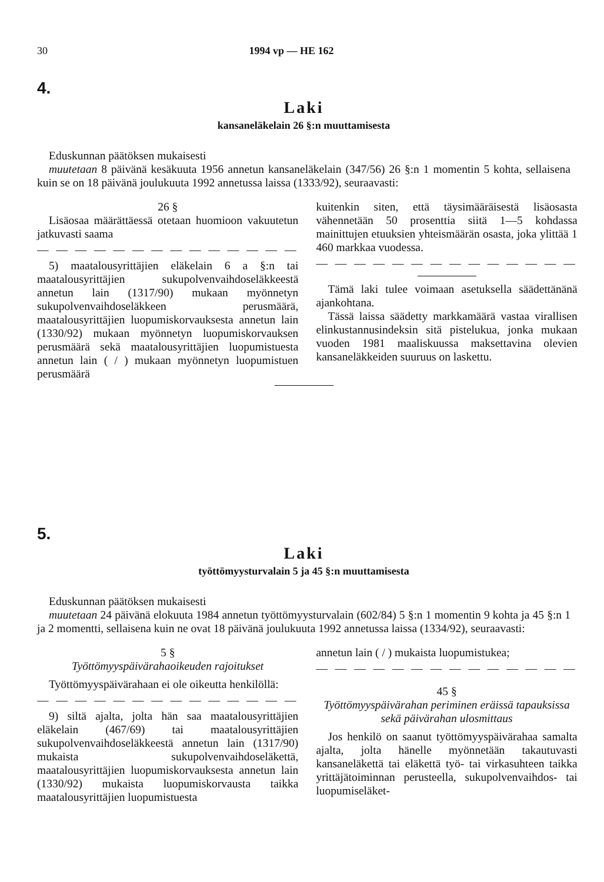30 1994 vp — HE 162
4.
Laki
kansaneläkelain 26 §:n muuttamisesta
Eduskunnan päätöksen mukaisesti
muutetaan 8 päivänä kesäkuuta 1956 annetun kansaneläkelain (347/56) 26 §:n 1 momentin 5 kohta, sellaisena kuin se on 18 päivänä joulukuuta 1992 annetussa laissa (1333/92), seuraavasti:
26 §
Lisäosaa määrättäessä otetaan huomioon vakuutetun jatkuvasti saama
— — — — — — — — — — — — — —
5) maatalousyrittäjien eläkelain 6 a §:n tai maatalousyrittäjien sukupolvenvaihdoseläkkeestä annetun lain (1317/90) mukaan myönnetyn sukupolvenvaihdoseläkkeen perusmäärä, maatalousyrittäjien luopumiskorvauksesta annetun lain (1330/92) mukaan myönnetyn luopumiskorvauksen perusmäärä sekä maatalousyrittäjien luopumistuesta annetun lain ( / ) mukaan myönnetyn luopumistuen perusmäärä
kuitenkin siten, että täysimääräisestä lisäosasta vähennetään 50 prosenttia siitä 1—5 kohdassa mainittujen etuuksien yhteismäärän osasta, joka ylittää 1 460 markkaa vuodessa.
— — — — — — — — — — — — — —
Tämä laki tulee voimaan asetuksella säädettänänä ajankohtana.
Tässä laissa säädetty markkamäärä vastaa virallisen elinkustannusindeksin sitä pistelukua, jonka mukaan vuoden 1981 maaliskuussa maksettavina olevien kansaneläkkeiden suuruus on laskettu.
5.
Laki
työttömyysturvalain 5 ja 45 §:n muuttamisesta
Eduskunnan päätöksen mukaisesti
muutetaan 24 päivänä elokuuta 1984 annetun työttömyysturvalain (602/84) 5 §:n 1 momentin 9 kohta ja 45 §:n 1 ja 2 momentti, sellaisena kuin ne ovat 18 päivänä joulukuuta 1992 annetussa laissa (1334/92), seuraavasti:
5 §
Työttömyyspäivärahaoikeuden rajoitukset
Työttömyyspäivärahaan ei ole oikeutta henkilöllä:
— — — — — — — — — — — — — —
9) siltä ajalta, jolta hän saa maatalousyrittäjien eläkelain (467/69) tai maatalousyrittäjien sukupolvenvaihdoseläkkeestä annetun lain (1317/90) mukaista sukupolvenvaihdoseläkettä, maatalousyrittäjien luopumiskorvauksesta annetun lain (1330/92) mukaista luopumiskorvausta taikka maatalousyrittäjien luopumistuesta
annetun lain ( / ) mukaista luopumistukea;
— — — — — — — — — — — — — —
45 §
Työttömyyspäivärahan periminen eräissä tapauksissa sekä päivärahan ulosmittaus
Jos henkilö on saanut työttömyyspäivärahaa samalta ajalta, jolta hänelle myönnetään takautuvasti kansaneläkettä tai eläkettä työ- tai virkasuhteen taikka yrittäjätoiminnan perusteella, sukupolvenvaihdos- tai luopumiseläket-